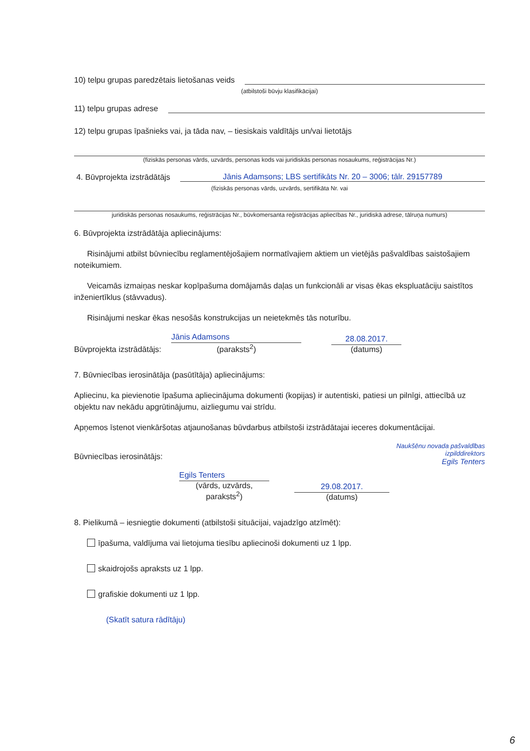10) telpu grupas paredzētais lietošanas veids
(atbilstoši būvju klasifikācijai)
11) telpu grupas adrese
12) telpu grupas īpašnieks vai, ja tāda nav, – tiesiskais valdītājs un/vai lietotājs
(fiziskās personas vārds, uzvārds, personas kods vai juridiskās personas nosaukums, reģistrācijas Nr.)
4. Būvprojekta izstrādātājs Jānis Adamsons; LBS sertifikāts Nr. 20 – 3006; tālr. 29157789
(fiziskās personas vārds, uzvārds, sertifikāta Nr. vai
juridiskās personas nosaukums, reģistrācijas Nr., būvkomersanta reģistrācijas apliecības Nr., juridiskā adrese, tālruņa numurs)
6. Būvprojekta izstrādātāja apliecinājums:
Risinājumi atbilst būvniecību reglamentējošajiem normatīvajiem aktiem un vietējās pašvaldības saistošajiem noteikumiem.
Veicamās izmaiņas neskar kopīpašuma domājamās daļas un funkcionāli ar visas ēkas ekspluatāciju saistītos inženiertīklus (stāvvadus).
Risinājumi neskar ēkas nesošās konstrukcijas un neietekmēs tās noturību.
Būvprojekta izstrādātājs:
Jānis Adamsons
(paraksts<sup>2</sup>)
28.08.2017.
(datums)
7. Būvniecības ierosinātāja (pasūtītāja) apliecinājums:
Apliecinu, ka pievienotie īpašuma apliecinājuma dokumenti (kopijas) ir autentiski, patiesi un pilnīgi, attiecībā uz objektu nav nekādu apgrūtinājumu, aizliegumu vai strīdu.
Apņemos īstenot vienkāršotas atjaunošanas būvdarbus atbilstoši izstrādātajai ieceres dokumentācijai.
Būvniecības ierosinātājs: Naukšēnu novada pašvaldības
izpilddirektors
Egils Tenters
Egils Tenters
(vārds, uzvārds, paraksts<sup>2</sup>)
29.08.2017.
(datums)
8. Pielikumā – iesniegtie dokumenti (atbilstoši situācijai, vajadzīgo atzīmēt):
īpašuma, valdījuma vai lietojuma tiesību apliecinoši dokumenti uz 1 lpp.
skaidrojošs apraksts uz 1 lpp.
grafiskie dokumenti uz 1 lpp.
(Skatīt satura rādītāju)
6